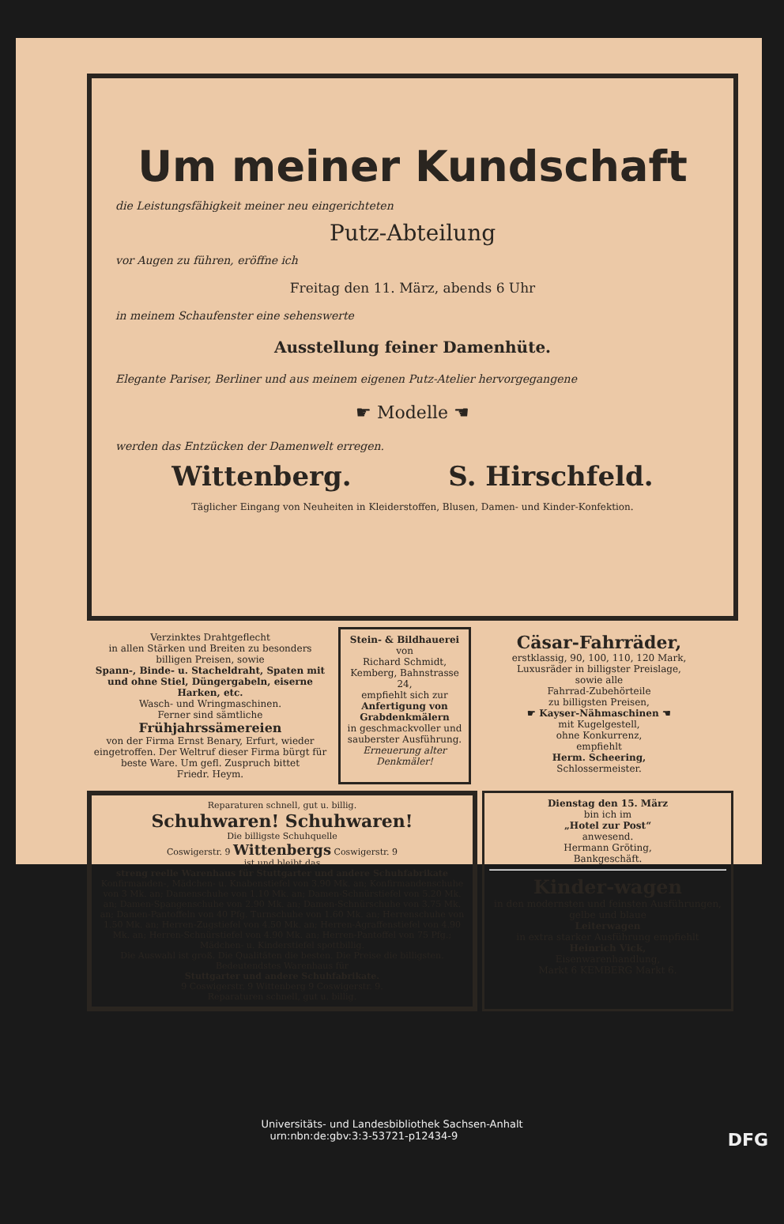Um meiner Kundschaft
die Leistungsfähigkeit meiner neu eingerichteten
Putz-Abteilung
vor Augen zu führen, eröffne ich
Freitag den 11. März, abends 6 Uhr
in meinem Schaufenster eine sehenswerte
Ausstellung feiner Damenhüte.
Elegante Pariser, Berliner und aus meinem eigenen Putz-Atelier hervorgegangene
☛ Modelle ☚
werden das Entzücken der Damenwelt erregen.
Wittenberg. S. Hirschfeld.
Täglicher Eingang von Neuheiten in Kleiderstoffen, Blusen, Damen- und Kinder-Konfektion.
Verzinktes Drahtgeflecht
in allen Stärken und Breiten zu besonders billigen Preisen, sowie
Spann-, Binde- u. Stacheldraht, Spaten mit und ohne Stiel, Düngergabeln, eiserne Harken, etc.
Wasch- und Wringmaschinen.
Ferner sind sämtliche
Frühjahrssämereien
von der Firma Ernst Benary, Erfurt, wieder eingetroffen. Der Weltruf dieser Firma bürgt für beste Ware. Um gefl. Zuspruch bittet
Friedr. Heym.
Stein- & Bildhauerei
von
Richard Schmidt,
Kemberg, Bahnstrasse 24,
empfiehlt sich zur
Anfertigung von Grabdenkmälern
in geschmackvoller und sauberster Ausführung.
Erneuerung alter Denkmäler!
Cäsar-Fahrräder,
erstklassig, 90, 100, 110, 120 Mark,
Luxusräder in billigster Preislage,
sowie alle
Fahrrad-Zubehörteile
zu billigsten Preisen,
☛ Kayser-Nähmaschinen ☚
mit Kugelgestell,
ohne Konkurrenz,
empfiehlt
Herm. Scheering,
Schlossermeister.
Reparaturen schnell, gut u. billig.
Schuhwaren! Schuhwaren!
Die billigste Schuhquelle
Coswigerstr. 9 Wittenbergs Coswigerstr. 9
ist und bleibt das
streng reelle Warenhaus für Stuttgarter und andere Schuhfabrikate
Konfirmanden-, Mädchen- u. Knabenstiefel von 3.90 Mk. an; Konfirmandenschuhe von 3 Mk. an; Damenschuhe von 1.10 Mk. an; Damen-Schnürstiefel von 5.20 Mk. an; Damen-Spangenschuhe von 2.90 Mk. an; Damen-Schnürschuhe von 3.75 Mk. an; Damen-Pantoffeln von 40 Pfg. Turnschuhe von 1.60 Mk. an; Herrenschuhe von 1.50 Mk. an; Herren-Zugstiefel von 4.50 Mk. an; Herren-Agraffenstiefel von 4.90 Mk. an; Herren-Schnürstiefel von 4.90 Mk. an; Herren-Pantoffel von 75 Pfg.; Mädchen- u. Kinderstiefel spottbillig.
Die Auswahl ist groß. Die Qualitäten die besten. Die Preise die billigsten.
Bedeutendstes Warenhaus für
Stuttgarter und andere Schuhfabrikate.
9 Coswigerstr. 9 Wittenberg 9 Coswigerstr. 9.
Reparaturen schnell, gut u. billig.
Dienstag den 15. März
bin ich im
„Hotel zur Post“
anwesend.
Hermann Gröting,
Bankgeschäft.
Kinder-wagen
in den modernsten und feinsten Ausführungen,
gelbe und blaue
Leiterwagen
in extra starker Ausführung empfiehlt
Heinrich Vick,
Eisenwarenhandlung,
Markt 6 KEMBERG Markt 6.
Universitäts- und Landesbibliothek Sachsen-Anhalt
urn:nbn:de:gbv:3:3-53721-p12434-9 DFG